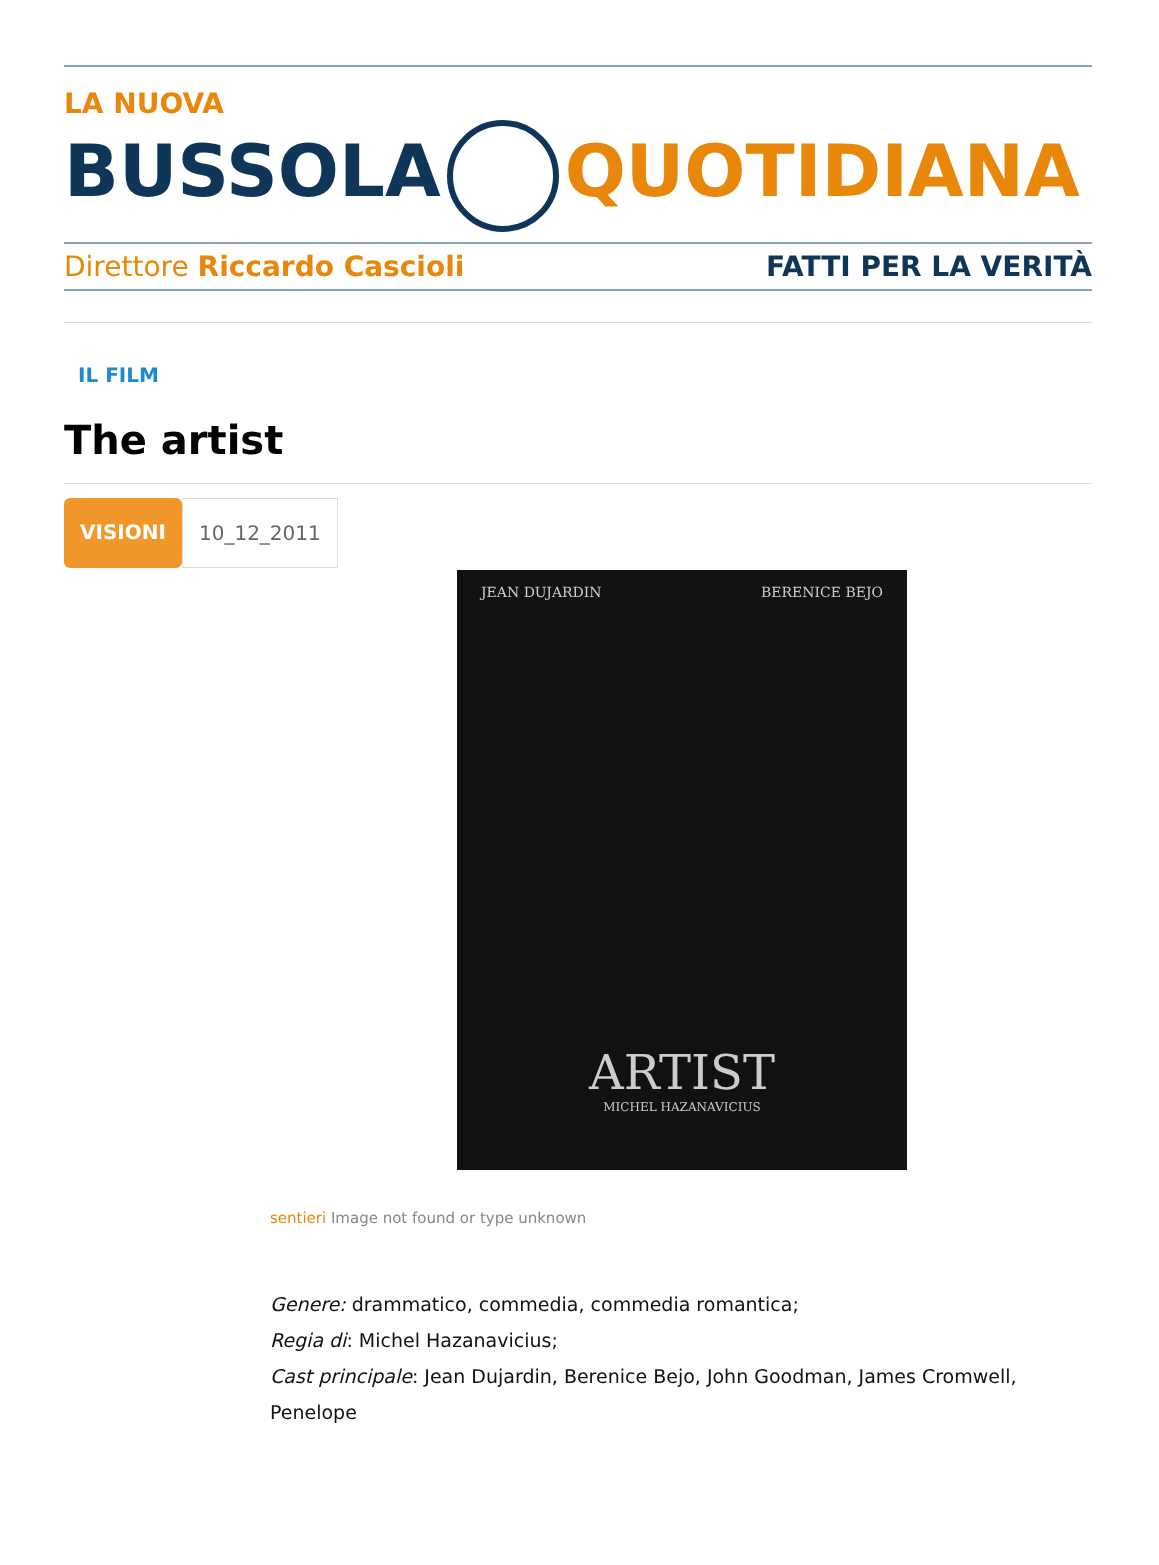LA NUOVA
BUSSOLA QUOTIDIANA
Direttore Riccardo Cascioli FATTI PER LA VERITÀ
IL FILM
The artist
VISIONI 10_12_2011
JEAN DUJARDIN BERENICE BEJO
ARTIST
MICHEL HAZANAVICIUS
sentieri Image not found or type unknown
Genere: drammatico, commedia, commedia romantica;
Regia di: Michel Hazanavicius;
Cast principale: Jean Dujardin, Berenice Bejo, John Goodman, James Cromwell, Penelope